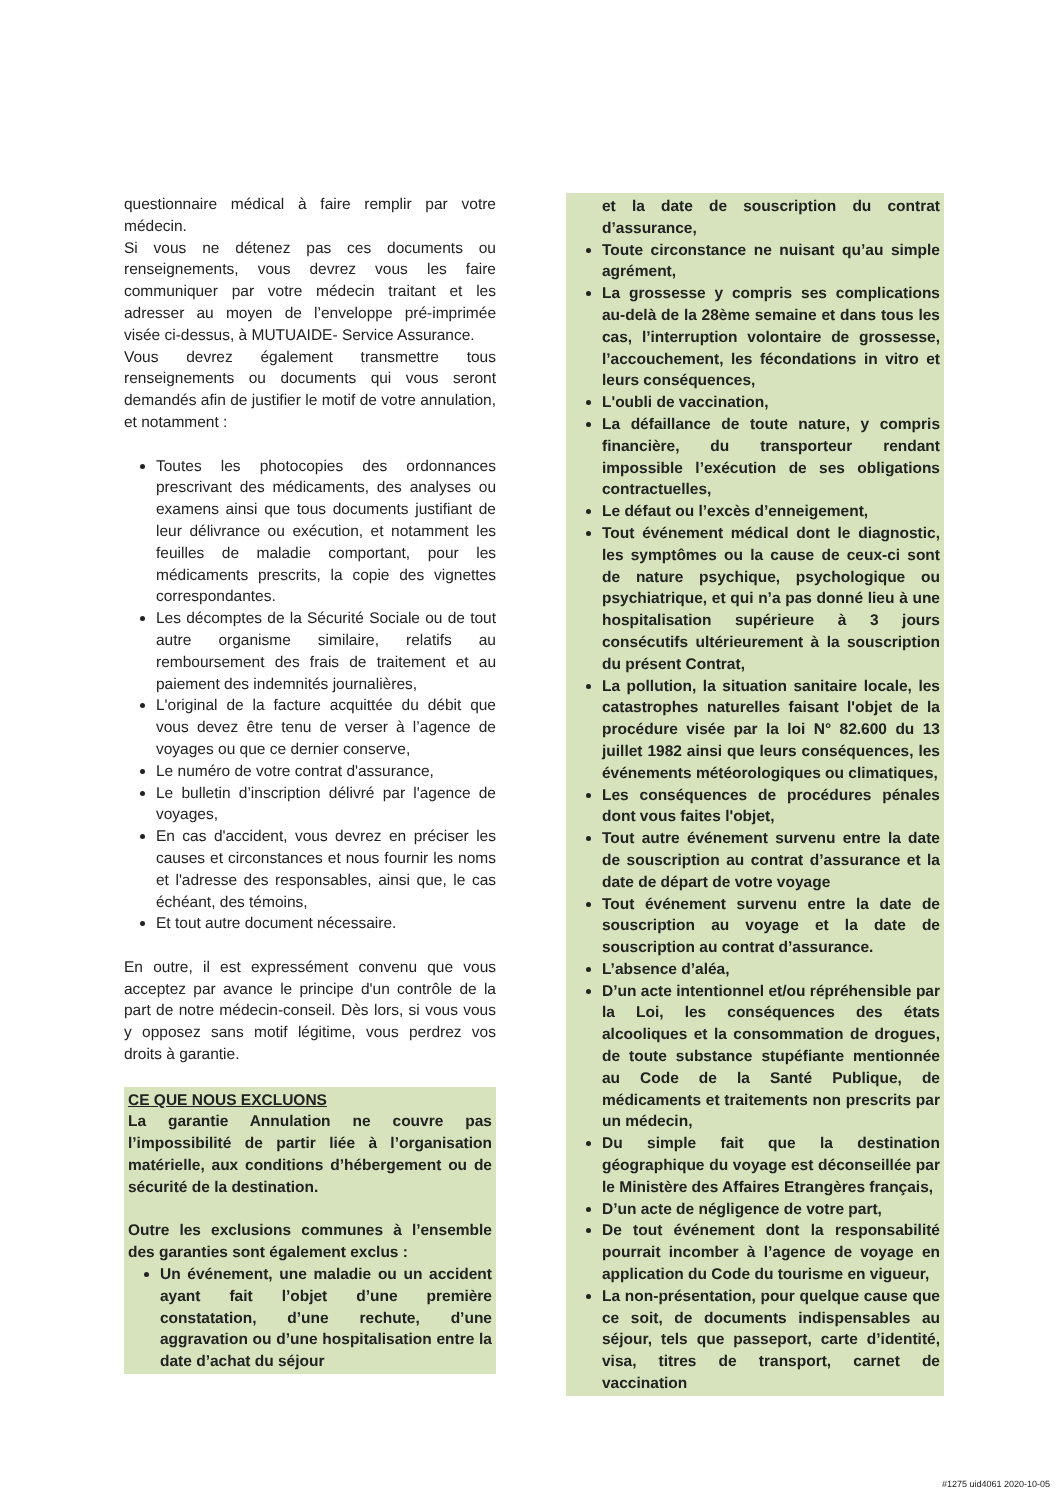questionnaire médical à faire remplir par votre médecin.
Si vous ne détenez pas ces documents ou renseignements, vous devrez vous les faire communiquer par votre médecin traitant et les adresser au moyen de l’enveloppe pré-imprimée visée ci-dessus, à MUTUAIDE- Service Assurance.
Vous devrez également transmettre tous renseignements ou documents qui vous seront demandés afin de justifier le motif de votre annulation, et notamment :
Toutes les photocopies des ordonnances prescrivant des médicaments, des analyses ou examens ainsi que tous documents justifiant de leur délivrance ou exécution, et notamment les feuilles de maladie comportant, pour les médicaments prescrits, la copie des vignettes correspondantes.
Les décomptes de la Sécurité Sociale ou de tout autre organisme similaire, relatifs au remboursement des frais de traitement et au paiement des indemnités journalières,
L'original de la facture acquittée du débit que vous devez être tenu de verser à l’agence de voyages ou que ce dernier conserve,
Le numéro de votre contrat d'assurance,
Le bulletin d’inscription délivré par l'agence de voyages,
En cas d'accident, vous devrez en préciser les causes et circonstances et nous fournir les noms et l'adresse des responsables, ainsi que, le cas échéant, des témoins,
Et tout autre document nécessaire.
En outre, il est expressément convenu que vous acceptez par avance le principe d'un contrôle de la part de notre médecin-conseil. Dès lors, si vous vous y opposez sans motif légitime, vous perdrez vos droits à garantie.
CE QUE NOUS EXCLUONS
La garantie Annulation ne couvre pas l’impossibilité de partir liée à l’organisation matérielle, aux conditions d’hébergement ou de sécurité de la destination.
Outre les exclusions communes à l’ensemble des garanties sont également exclus :
Un événement, une maladie ou un accident ayant fait l’objet d’une première constatation, d’une rechute, d’une aggravation ou d’une hospitalisation entre la date d’achat du séjour
et la date de souscription du contrat d’assurance,
Toute circonstance ne nuisant qu’au simple agrément,
La grossesse y compris ses complications au-delà de la 28ème semaine et dans tous les cas, l’interruption volontaire de grossesse, l’accouchement, les fécondations in vitro et leurs conséquences,
L'oubli de vaccination,
La défaillance de toute nature, y compris financière, du transporteur rendant impossible l’exécution de ses obligations contractuelles,
Le défaut ou l’excès d’enneigement,
Tout événement médical dont le diagnostic, les symptômes ou la cause de ceux-ci sont de nature psychique, psychologique ou psychiatrique, et qui n’a pas donné lieu à une hospitalisation supérieure à 3 jours consécutifs ultérieurement à la souscription du présent Contrat,
La pollution, la situation sanitaire locale, les catastrophes naturelles faisant l'objet de la procédure visée par la loi N° 82.600 du 13 juillet 1982 ainsi que leurs conséquences, les événements météorologiques ou climatiques,
Les conséquences de procédures pénales dont vous faites l'objet,
Tout autre événement survenu entre la date de souscription au contrat d’assurance et la date de départ de votre voyage
Tout événement survenu entre la date de souscription au voyage et la date de souscription au contrat d’assurance.
L’absence d’aléa,
D’un acte intentionnel et/ou répréhensible par la Loi, les conséquences des états alcooliques et la consommation de drogues, de toute substance stupéfiante mentionnée au Code de la Santé Publique, de médicaments et traitements non prescrits par un médecin,
Du simple fait que la destination géographique du voyage est déconseillée par le Ministère des Affaires Etrangères français,
D’un acte de négligence de votre part,
De tout événement dont la responsabilité pourrait incomber à l’agence de voyage en application du Code du tourisme en vigueur,
La non-présentation, pour quelque cause que ce soit, de documents indispensables au séjour, tels que passeport, carte d’identité, visa, titres de transport, carnet de vaccination
#1275 uid4061 2020-10-05